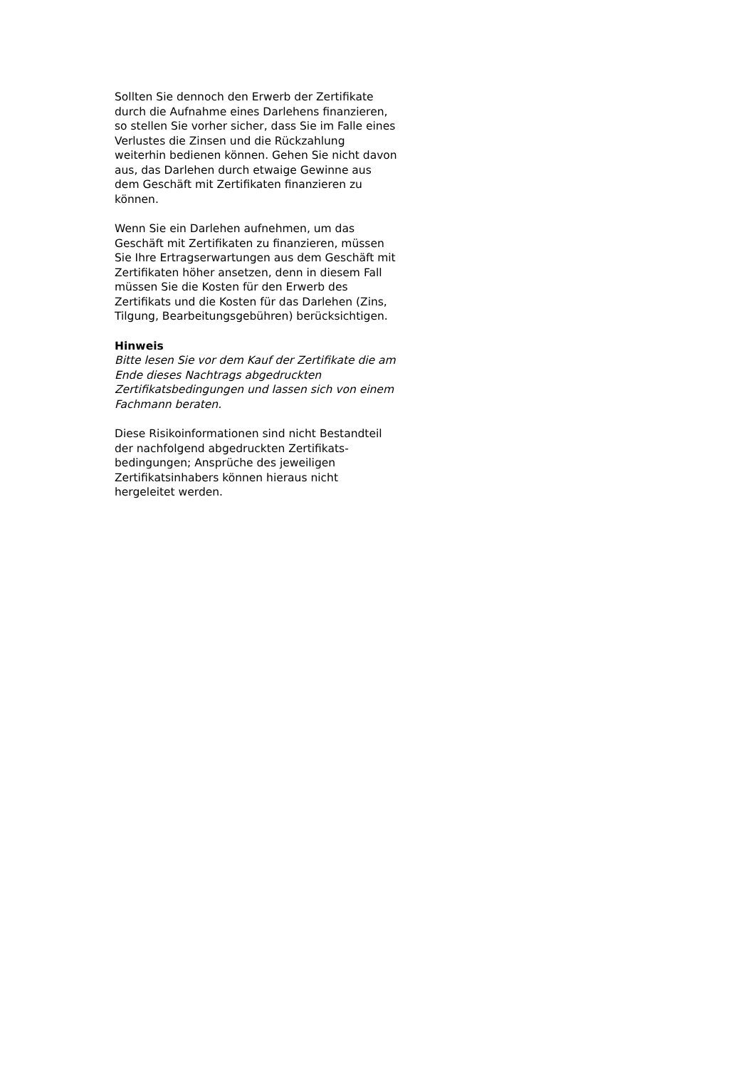Sollten Sie dennoch den Erwerb der Zertifikate durch die Aufnahme eines Darlehens finanzieren, so stellen Sie vorher sicher, dass Sie im Falle eines Verlustes die Zinsen und die Rückzahlung weiterhin bedienen können. Gehen Sie nicht davon aus, das Darlehen durch etwaige Gewinne aus dem Geschäft mit Zertifikaten finanzieren zu können.
Wenn Sie ein Darlehen aufnehmen, um das Geschäft mit Zertifikaten zu finanzieren, müssen Sie Ihre Ertragserwartungen aus dem Geschäft mit Zertifikaten höher ansetzen, denn in diesem Fall müssen Sie die Kosten für den Erwerb des Zertifikats und die Kosten für das Darlehen (Zins, Tilgung, Bearbeitungsgebühren) berücksichtigen.
Hinweis
Bitte lesen Sie vor dem Kauf der Zertifikate die am Ende dieses Nachtrags abgedruckten Zertifikatsbedingungen und lassen sich von einem Fachmann beraten.
Diese Risikoinformationen sind nicht Bestandteil der nachfolgend abgedruckten Zertifikats-bedingungen; Ansprüche des jeweiligen Zertifikatsinhabers können hieraus nicht hergeleitet werden.